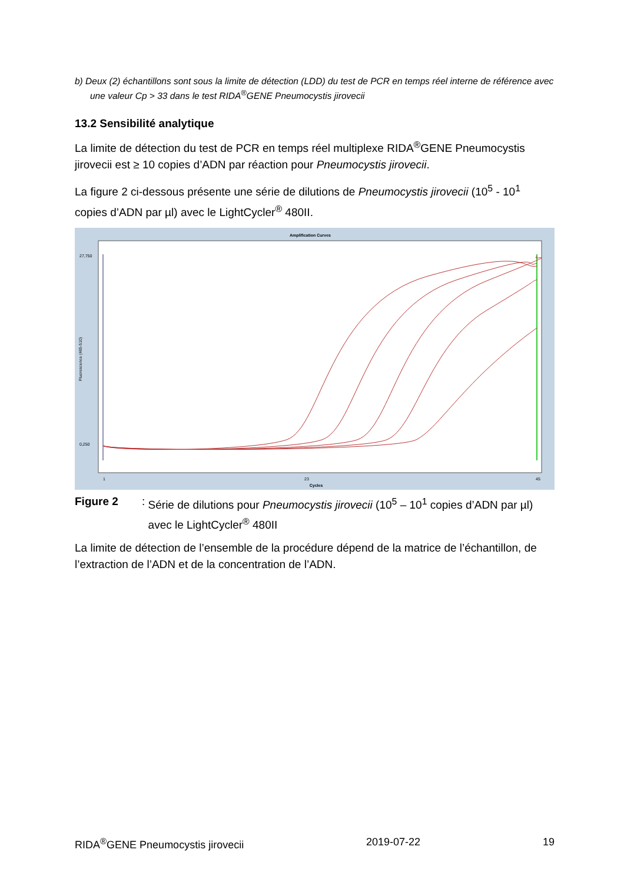b) Deux (2) échantillons sont sous la limite de détection (LDD) du test de PCR en temps réel interne de référence avec une valeur Cp > 33 dans le test RIDA<sup>®</sup>GENE Pneumocystis jirovecii
13.2 Sensibilité analytique
La limite de détection du test de PCR en temps réel multiplexe RIDA<sup>®</sup>GENE Pneumocystis jirovecii est ≥ 10 copies d’ADN par réaction pour Pneumocystis jirovecii.
La figure 2 ci-dessous présente une série de dilutions de Pneumocystis jirovecii (10<sup>5</sup> - 10<sup>1</sup> copies d’ADN par µl) avec le LightCycler<sup>®</sup> 480II.
Amplification Curves
27,750
0,250
Fluorescence (465-510)
Cycles
1
23
45
Figure 2 : Série de dilutions pour Pneumocystis jirovecii (10<sup>5</sup> – 10<sup>1</sup> copies d’ADN par µl) avec le LightCycler<sup>®</sup> 480II
La limite de détection de l’ensemble de la procédure dépend de la matrice de l’échantillon, de l’extraction de l’ADN et de la concentration de l’ADN.
RIDA<sup>®</sup>GENE Pneumocystis jirovecii 2019-07-22 19